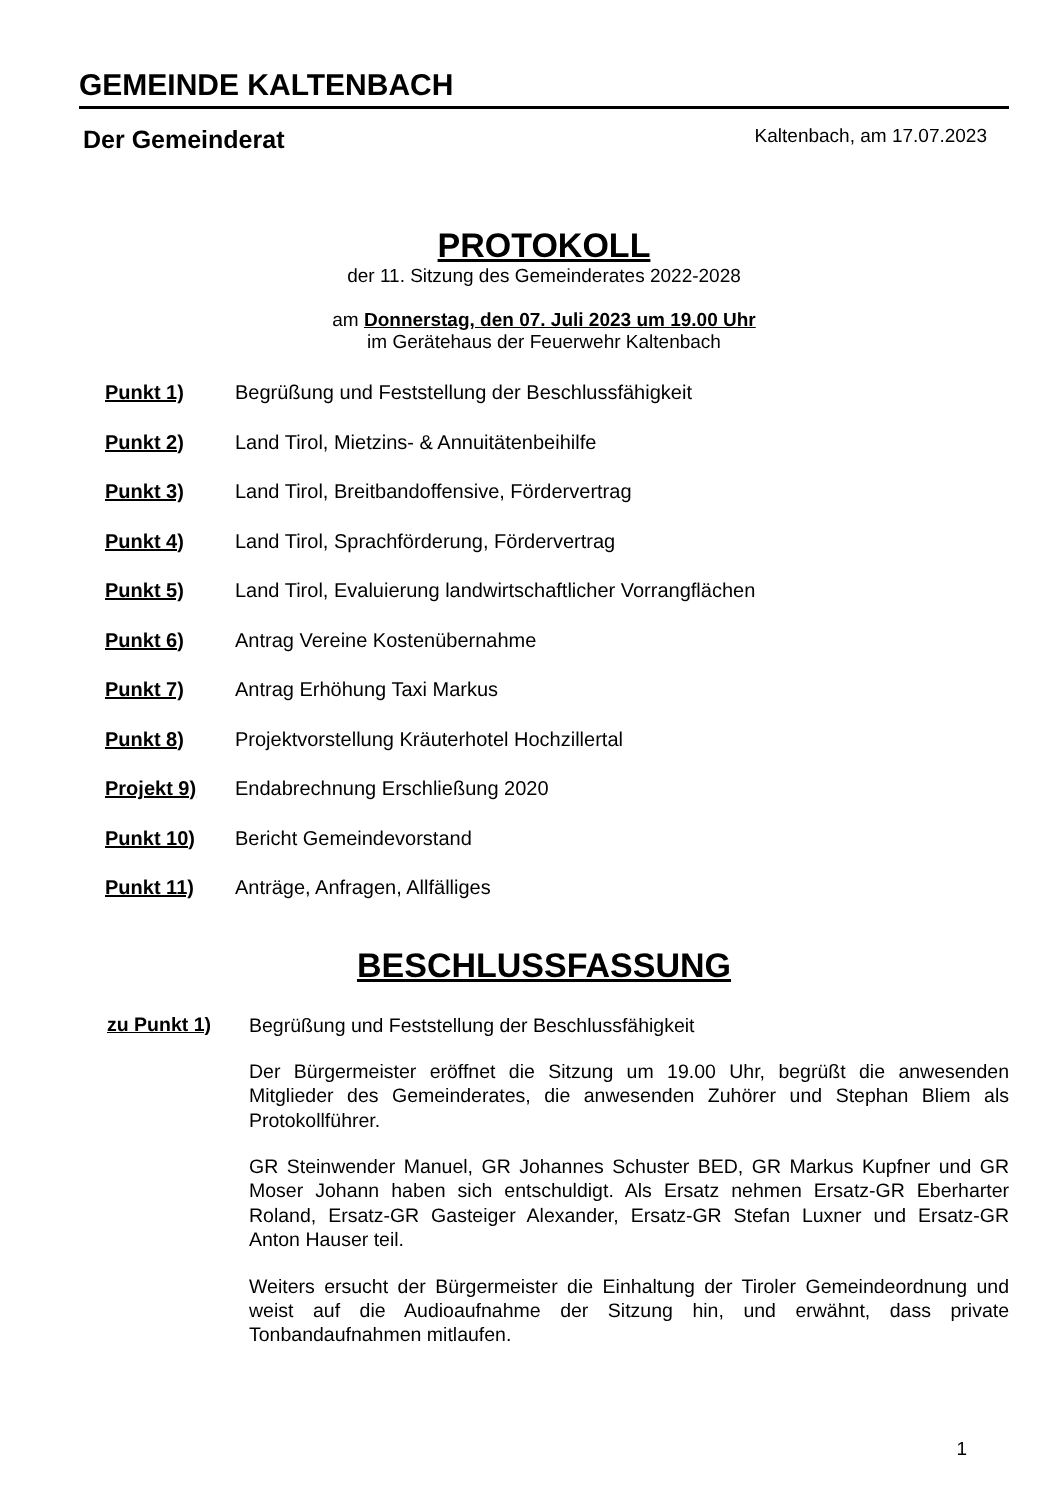GEMEINDE KALTENBACH
Der Gemeinderat Kaltenbach, am 17.07.2023
PROTOKOLL
der 11. Sitzung des Gemeinderates 2022-2028
am Donnerstag, den 07. Juli 2023 um 19.00 Uhr
im Gerätehaus der Feuerwehr Kaltenbach
Punkt 1) Begrüßung und Feststellung der Beschlussfähigkeit
Punkt 2) Land Tirol, Mietzins- & Annuitätenbeihilfe
Punkt 3) Land Tirol, Breitbandoffensive, Fördervertrag
Punkt 4) Land Tirol, Sprachförderung, Fördervertrag
Punkt 5) Land Tirol, Evaluierung landwirtschaftlicher Vorrangflächen
Punkt 6) Antrag Vereine Kostenübernahme
Punkt 7) Antrag Erhöhung Taxi Markus
Punkt 8) Projektvorstellung Kräuterhotel Hochzillertal
Projekt 9) Endabrechnung Erschließung 2020
Punkt 10) Bericht Gemeindevorstand
Punkt 11) Anträge, Anfragen, Allfälliges
BESCHLUSSFASSUNG
zu Punkt 1)
Begrüßung und Feststellung der Beschlussfähigkeit
Der Bürgermeister eröffnet die Sitzung um 19.00 Uhr, begrüßt die anwesenden Mitglieder des Gemeinderates, die anwesenden Zuhörer und Stephan Bliem als Protokollführer.
GR Steinwender Manuel, GR Johannes Schuster BED, GR Markus Kupfner und GR Moser Johann haben sich entschuldigt. Als Ersatz nehmen Ersatz-GR Eberharter Roland, Ersatz-GR Gasteiger Alexander, Ersatz-GR Stefan Luxner und Ersatz-GR Anton Hauser teil.
Weiters ersucht der Bürgermeister die Einhaltung der Tiroler Gemeindeordnung und weist auf die Audioaufnahme der Sitzung hin, und erwähnt, dass private Tonbandaufnahmen mitlaufen.
1